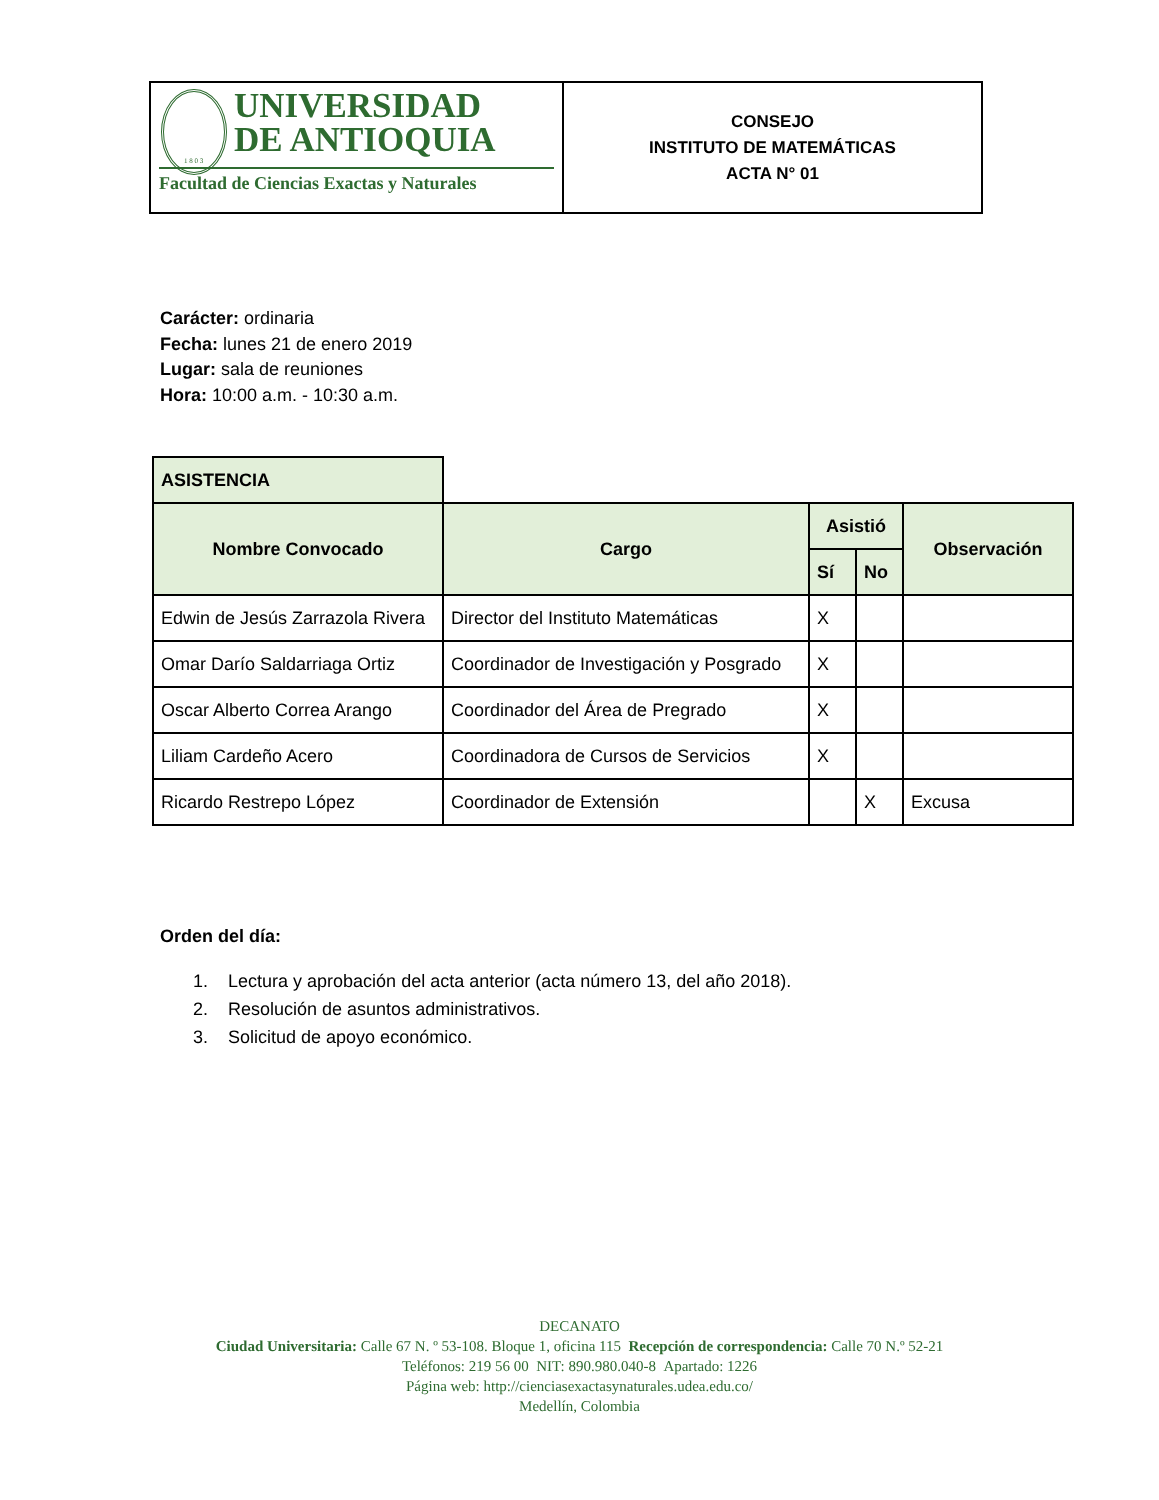UNIVERSIDAD
DE ANTIOQUIA
1 8 0 3
Facultad de Ciencias Exactas y Naturales
CONSEJO
INSTITUTO DE MATEMÁTICAS
ACTA N° 01
Carácter: ordinaria
Fecha: lunes 21 de enero 2019
Lugar: sala de reuniones
Hora: 10:00 a.m. - 10:30 a.m.
| ASISTENCIA | | | | |
| Nombre Convocado | Cargo | Asistió | | Observación |
| | | Sí | No | |
| Edwin de Jesús Zarrazola Rivera | Director del Instituto Matemáticas | X | | |
| Omar Darío Saldarriaga Ortiz | Coordinador de Investigación y Posgrado | X | | |
| Oscar Alberto Correa Arango | Coordinador del Área de Pregrado | X | | |
| Liliam Cardeño Acero | Coordinadora de Cursos de Servicios | X | | |
| Ricardo Restrepo López | Coordinador de Extensión | | X | Excusa |
Orden del día:
1. Lectura y aprobación del acta anterior (acta número 13, del año 2018).
2. Resolución de asuntos administrativos.
3. Solicitud de apoyo económico.
DECANATO
Ciudad Universitaria: Calle 67 N. º 53-108. Bloque 1, oficina 115 Recepción de correspondencia: Calle 70 N.º 52-21
Teléfonos: 219 56 00 NIT: 890.980.040-8 Apartado: 1226
Página web: http://cienciasexactasynaturales.udea.edu.co/
Medellín, Colombia